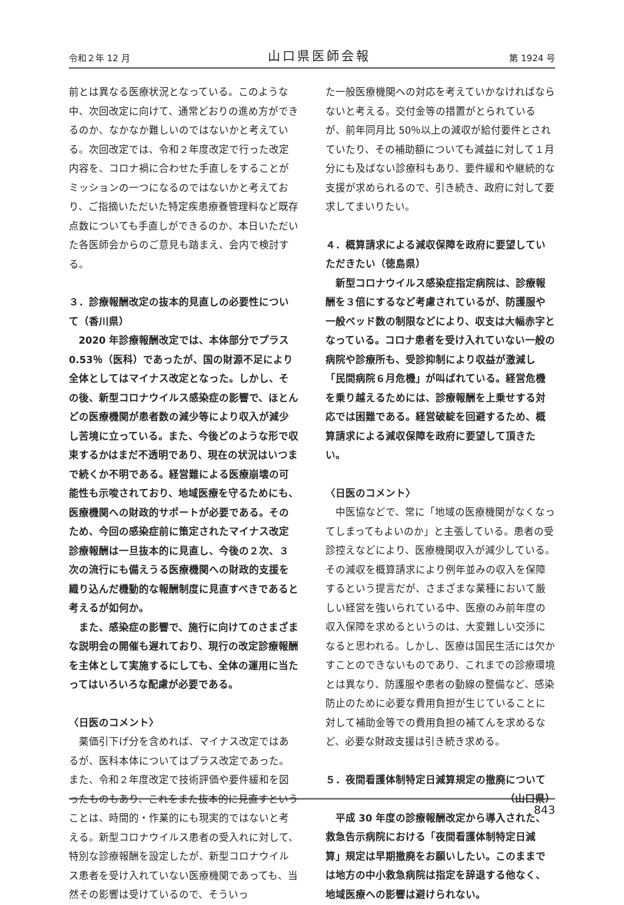令和２年 12 月 山口県医師会報 第 1924 号
前とは異なる医療状況となっている。このような中、次回改定に向けて、通常どおりの進め方ができるのか、なかなか難しいのではないかと考えている。次回改定では、令和２年度改定で行った改定内容を、コロナ禍に合わせた手直しをすることがミッションの一つになるのではないかと考えており、ご指摘いただいた特定疾患療養管理料など既存点数についても手直しができるのか、本日いただいた各医師会からのご意見も踏まえ、会内で検討する。
３．診療報酬改定の抜本的見直しの必要性について（香川県）
2020 年診療報酬改定では、本体部分でプラス 0.53％（医科）であったが、国の財源不足により全体としてはマイナス改定となった。しかし、その後、新型コロナウイルス感染症の影響で、ほとんどの医療機関が患者数の減少等により収入が減少し苦境に立っている。また、今後どのような形で収束するかはまだ不透明であり、現在の状況はいつまで続くか不明である。経営難による医療崩壊の可能性も示唆されており、地域医療を守るためにも、医療機関への財政的サポートが必要である。そのため、今回の感染症前に策定されたマイナス改定診療報酬は一旦抜本的に見直し、今後の２次、３次の流行にも備えうる医療機関への財政的支援を織り込んだ機動的な報酬制度に見直すべきであると考えるが如何か。
また、感染症の影響で、施行に向けてのさまざまな説明会の開催も遅れており、現行の改定診療報酬を主体として実施するにしても、全体の運用に当たってはいろいろな配慮が必要である。
〈日医のコメント〉
薬価引下げ分を含めれば、マイナス改定ではあるが、医科本体についてはプラス改定であった。また、令和２年度改定で技術評価や要件緩和を図ったものもあり、これをまた抜本的に見直すということは、時間的・作業的にも現実的ではないと考える。新型コロナウイルス患者の受入れに対して、特別な診療報酬を設定したが、新型コロナウイルス患者を受け入れていない医療機関であっても、当然その影響は受けているので、そういっ
た一般医療機関への対応を考えていかなければならないと考える。交付金等の措置がとられているが、前年同月比 50％以上の減収が給付要件とされていたり、その補助額についても減益に対して１月分にも及ばない診療科もあり、要件緩和や継続的な支援が求められるので、引き続き、政府に対して要求してまいりたい。
４．概算請求による減収保障を政府に要望していただきたい（徳島県）
新型コロナウイルス感染症指定病院は、診療報酬を３倍にするなど考慮されているが、防護服や一般ベッド数の制限などにより、収支は大幅赤字となっている。コロナ患者を受け入れていない一般の病院や診療所も、受診抑制により収益が激減し「民間病院６月危機」が叫ばれている。経営危機を乗り越えるためには、診療報酬を上乗せする対応では困難である。経営破綻を回避するため、概算請求による減収保障を政府に要望して頂きたい。
〈日医のコメント〉
中医協などで、常に「地域の医療機関がなくなってしまってもよいのか」と主張している。患者の受診控えなどにより、医療機関収入が減少している。その減収を概算請求により例年並みの収入を保障するという提言だが、さまざまな業種において厳しい経営を強いられている中、医療のみ前年度の収入保障を求めるというのは、大変難しい交渉になると思われる。しかし、医療は国民生活には欠かすことのできないものであり、これまでの診療環境とは異なり、防護服や患者の動線の整備など、感染防止のために必要な費用負担が生じていることに対して補助金等での費用負担の補てんを求めるなど、必要な財政支援は引き続き求める。
５．夜間看護体制特定日減算規定の撤廃について
（山口県）
平成 30 年度の診療報酬改定から導入された、救急告示病院における「夜間看護体制特定日減算」規定は早期撤廃をお願いしたい。このままでは地方の中小救急病院は指定を辞退する他なく、地域医療への影響は避けられない。
843